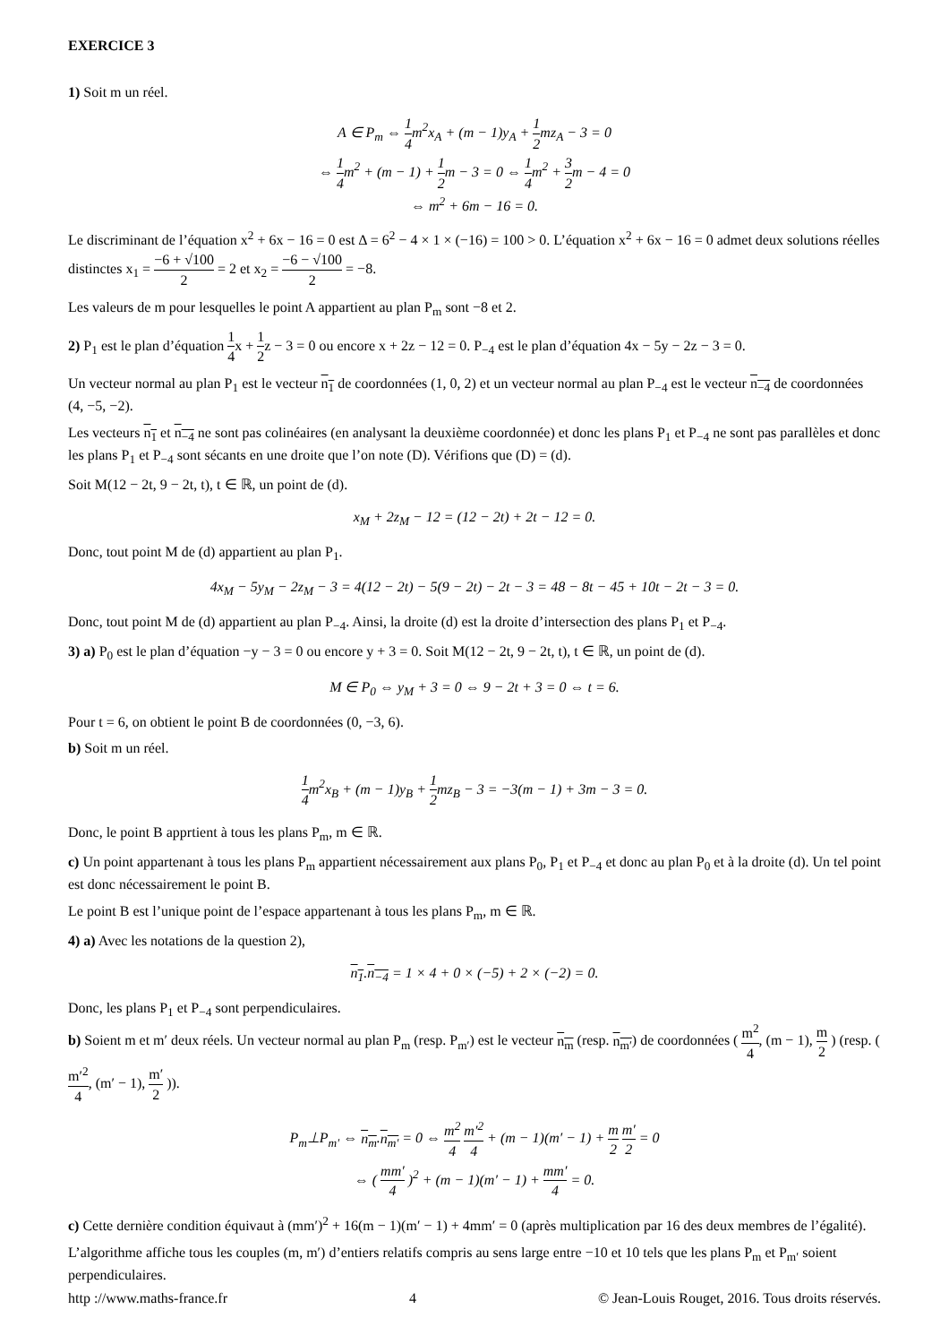EXERCICE 3
1) Soit m un réel.
A ∈ P<sub>m</sub> ⇔ 1 4m<sup>2</sup>x<sub>A</sub> + (m − 1)y<sub>A</sub> + 1 2mz<sub>A</sub> − 3 = 0
⇔ 1 4m<sup>2</sup> + (m − 1) + 1 2m − 3 = 0 ⇔ 1 4m<sup>2</sup> + 3 2m − 4 = 0
⇔ m<sup>2</sup> + 6m − 16 = 0.
Le discriminant de l’équation x<sup>2</sup> + 6x − 16 = 0 est Δ = 6<sup>2</sup> − 4 × 1 × (−16) = 100 > 0. L’équation x<sup>2</sup> + 6x − 16 = 0 admet deux solutions réelles distinctes x<sub>1</sub> = −6 + √100 2 = 2 et x<sub>2</sub> = −6 − √100 2 = −8.
Les valeurs de m pour lesquelles le point A appartient au plan P<sub>m</sub> sont −8 et 2.
2) P<sub>1</sub> est le plan d’équation 1 4x + 1 2z − 3 = 0 ou encore x + 2z − 12 = 0. P<sub>−4</sub> est le plan d’équation 4x − 5y − 2z − 3 = 0.
Un vecteur normal au plan P<sub>1</sub> est le vecteur n<sub>1</sub> de coordonnées (1, 0, 2) et un vecteur normal au plan P<sub>−4</sub> est le vecteur n<sub>−4</sub> de coordonnées (4, −5, −2).
Les vecteurs n<sub>1</sub> et n<sub>−4</sub> ne sont pas colinéaires (en analysant la deuxième coordonnée) et donc les plans P<sub>1</sub> et P<sub>−4</sub> ne sont pas parallèles et donc les plans P<sub>1</sub> et P<sub>−4</sub> sont sécants en une droite que l’on note (D). Vérifions que (D) = (d).
Soit M(12 − 2t, 9 − 2t, t), t ∈ ℝ, un point de (d).
x<sub>M</sub> + 2z<sub>M</sub> − 12 = (12 − 2t) + 2t − 12 = 0.
Donc, tout point M de (d) appartient au plan P<sub>1</sub>.
4x<sub>M</sub> − 5y<sub>M</sub> − 2z<sub>M</sub> − 3 = 4(12 − 2t) − 5(9 − 2t) − 2t − 3 = 48 − 8t − 45 + 10t − 2t − 3 = 0.
Donc, tout point M de (d) appartient au plan P<sub>−4</sub>. Ainsi, la droite (d) est la droite d’intersection des plans P<sub>1</sub> et P<sub>−4</sub>.
3) a) P<sub>0</sub> est le plan d’équation −y − 3 = 0 ou encore y + 3 = 0. Soit M(12 − 2t, 9 − 2t, t), t ∈ ℝ, un point de (d).
M ∈ P<sub>0</sub> ⇔ y<sub>M</sub> + 3 = 0 ⇔ 9 − 2t + 3 = 0 ⇔ t = 6.
Pour t = 6, on obtient le point B de coordonnées (0, −3, 6).
b) Soit m un réel.
1 4m<sup>2</sup>x<sub>B</sub> + (m − 1)y<sub>B</sub> + 1 2mz<sub>B</sub> − 3 = −3(m − 1) + 3m − 3 = 0.
Donc, le point B apprtient à tous les plans P<sub>m</sub>, m ∈ ℝ.
c) Un point appartenant à tous les plans P<sub>m</sub> appartient nécessairement aux plans P<sub>0</sub>, P<sub>1</sub> et P<sub>−4</sub> et donc au plan P<sub>0</sub> et à la droite (d). Un tel point est donc nécessairement le point B.
Le point B est l’unique point de l’espace appartenant à tous les plans P<sub>m</sub>, m ∈ ℝ.
4) a) Avec les notations de la question 2),
n<sub>1</sub>.n<sub>−4</sub> = 1 × 4 + 0 × (−5) + 2 × (−2) = 0.
Donc, les plans P<sub>1</sub> et P<sub>−4</sub> sont perpendiculaires.
b) Soient m et m′ deux réels. Un vecteur normal au plan P<sub>m</sub> (resp. P<sub>m′</sub>) est le vecteur n<sub>m</sub> (resp. n<sub>m′</sub>) de coordonnées ( m<sup>2</sup> 4, (m − 1), m 2 ) (resp. ( m′<sup>2</sup> 4, (m′ − 1), m′ 2 )).
P<sub>m</sub>⊥P<sub>m′</sub> ⇔ n<sub>m</sub>.n<sub>m′</sub> = 0 ⇔ m<sup>2</sup> 4 m′<sup>2</sup> 4 + (m − 1)(m′ − 1) + m 2 m′ 2 = 0
⇔ ( mm′ 4 )<sup>2</sup> + (m − 1)(m′ − 1) + mm′ 4 = 0.
c) Cette dernière condition équivaut à (mm′)<sup>2</sup> + 16(m − 1)(m′ − 1) + 4mm′ = 0 (après multiplication par 16 des deux membres de l’égalité).
L’algorithme affiche tous les couples (m, m′) d’entiers relatifs compris au sens large entre −10 et 10 tels que les plans P<sub>m</sub> et P<sub>m′</sub> soient perpendiculaires.
http ://www.maths-france.fr 4 © Jean-Louis Rouget, 2016. Tous droits réservés.